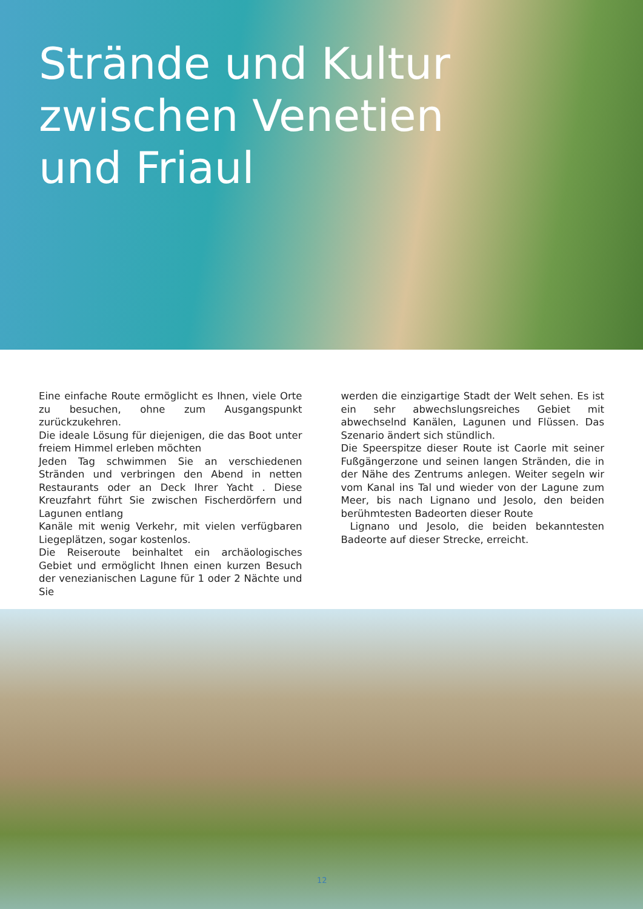Strände und Kultur
zwischen Venetien
und Friaul
Eine einfache Route ermöglicht es Ihnen, viele Orte zu besuchen, ohne zum Ausgangspunkt zurückzukehren.
Die ideale Lösung für diejenigen, die das Boot unter freiem Himmel erleben möchten
Jeden Tag schwimmen Sie an verschiedenen Stränden und verbringen den Abend in netten Restaurants oder an Deck Ihrer Yacht . Diese Kreuzfahrt führt Sie zwischen Fischerdörfern und Lagunen entlang
Kanäle mit wenig Verkehr, mit vielen verfügbaren Liegeplätzen, sogar kostenlos.
Die Reiseroute beinhaltet ein archäologisches Gebiet und ermöglicht Ihnen einen kurzen Besuch der venezianischen Lagune für 1 oder 2 Nächte und Sie
werden die einzigartige Stadt der Welt sehen. Es ist ein sehr abwechslungsreiches Gebiet mit abwechselnd Kanälen, Lagunen und Flüssen. Das Szenario ändert sich stündlich.
Die Speerspitze dieser Route ist Caorle mit seiner Fußgängerzone und seinen langen Stränden, die in der Nähe des Zentrums anlegen. Weiter segeln wir vom Kanal ins Tal und wieder von der Lagune zum Meer, bis nach Lignano und Jesolo, den beiden berühmtesten Badeorten dieser Route
Lignano und Jesolo, die beiden bekanntesten Badeorte auf dieser Strecke, erreicht.
12